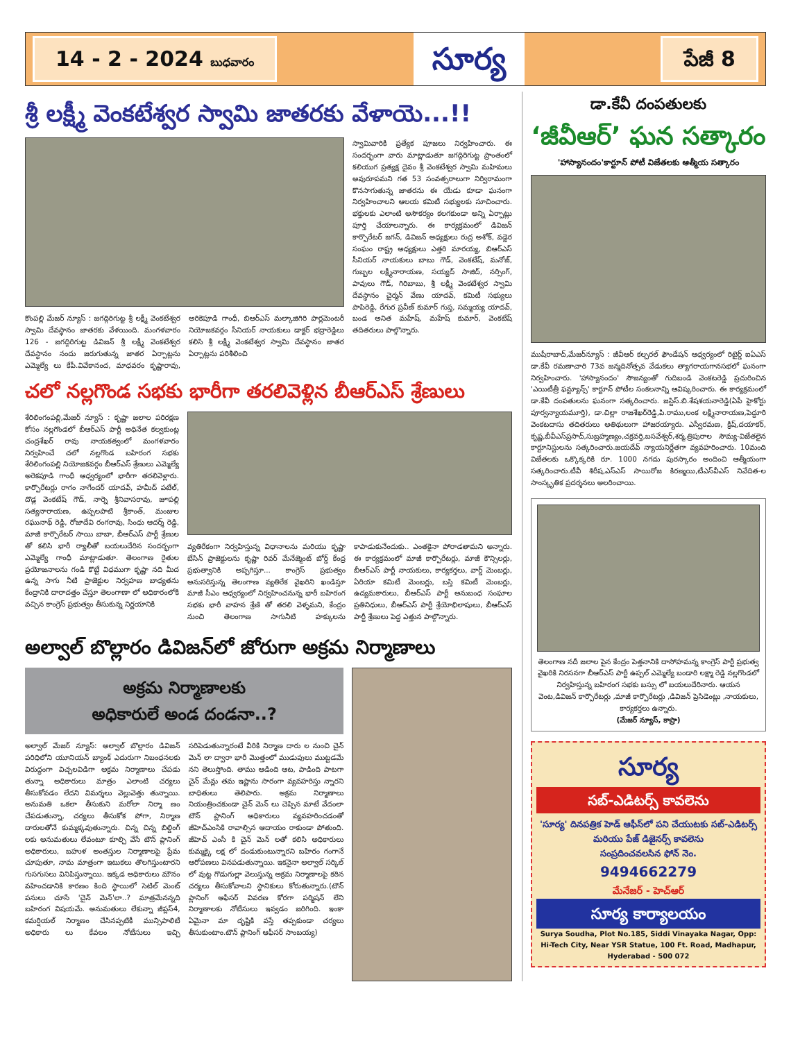14 - 2 - 2024 బుధవారం
సూర్య
పేజీ 8
శ్రీ లక్ష్మీ వెంకటేశ్వర స్వామి జాతరకు వేళాయె...!!
కొంపల్లి మేజర్ న్యూస్ : జగద్గిరిగుట్ట శ్రీ లక్ష్మీ వెంకటేశ్వర స్వామి దేవస్థానం జాతరకు వేళయింది. మంగళవారం 126 - జగద్గిరిగుట్ట డివిజన్ శ్రీ లక్ష్మీ వెంకటేశ్వర దేవస్థానం నందు జరుగుతున్న జాతర ఏర్పాట్లను ఎమ్మెల్యే లు కేపీ.వివేకానంద, మాధవరం కృష్ణారావు, అరికెపూడి గాంధీ, బిఆర్ఎస్ మల్కాజిగిరి పార్లమెంటరీ నియోజకవర్గం సీనియర్ నాయకులు డాక్టర్ భద్రారెడ్డిలు కలిసి శ్రీ లక్ష్మీ వెంకటేశ్వర స్వామి దేవస్థానం జాతర ఏర్పాట్లను పరిశీలించి
స్వామివారికి ప్రత్యేక పూజలు నిర్వహించారు. ఈ సందర్భంగా వారు మాట్లాడుతూ జగద్గిరిగుట్ట ప్రాంతంలో కలియుగ ప్రత్యక్ష దైవం శ్రీ వెంకటేశ్వర స్వామి మహిమలు అవురూపమని గత 53 సంవత్సరాలుగా నిర్విరామంగా కొనసాగుతున్న జాతరను ఈ యేడు కూడా ఘనంగా నిర్వహించాలని ఆలయ కమిటీ సభ్యులకు సూచించారు. భక్తులకు ఎలాంటి అసౌకర్యం కలగకుండా అన్ని ఏర్పాట్లు పూర్తి చేయాలన్నారు. ఈ కార్యక్రమంలో డివిజన్ కార్పొరేటర్ జగన్, డివిజన్ అధ్యక్షులు రుద్ర అశోక్, వడ్డెర సంఘం రాష్ట్ర అధ్యక్షులు ఎత్తరి మారయ్య, బిఆర్ఎస్ సీనియర్ నాయకులు బాబు గౌడ్, వెంకటేష్, మనోజ్, గుబ్బల లక్ష్మీనారాయణ, సయ్యద్ సాజిద్, నర్సింగ్, పావులు గౌడ్, గిరిబాబు, శ్రీ లక్ష్మీ వెంకటేశ్వర స్వామి దేవస్థానం చైర్మన్ వేణు యాదవ్, కమిటీ సభ్యులు పాపిరెడ్డి, రేగుర ప్రవీణ్ కుమార్ గుప్త, సమ్మయ్య యాదవ్, బండ అనిత మహేష్, మహేష్ కుమార్, వెంకటేష్ తదితరులు పాల్గొన్నారు.
చలో నల్లగొండ సభకు భారీగా తరలివెళ్లిన బీఆర్ఎస్ శ్రేణులు
శేరిలింగంపల్లి,మేజర్ న్యూస్ : కృష్ణా జలాల పరిరక్షణ కోసం నల్లగొండలో బీఆర్ఎస్ పార్టీ అధినేత కల్వకుంట్ల చంద్రశేఖర్ రావు నాయకత్వంలో మంగళవారం నిర్వహించే చలో నల్లగొండ బహిరంగ సభకు శేరిలింగంపల్లి నియోజకవర్గం బీఆర్ఎస్ శ్రేణులు ఎమ్మెల్యే అరెకపూడి గాంధీ ఆధ్వర్యంలో భారీగా తరలివెళ్లారు. కార్పొరేటర్లు రాగం నాగేందర్ యాదవ్, హమీద్ పటేల్, దొడ్ల వెంకటేష్ గౌడ్, నార్నె శ్రీనివాసరావు, జూపల్లి సత్యనారాయణ, ఉప్పలపాటి శ్రీకాంత్, మంజుల రఘునాథ్ రెడ్డి, రోజాదేవి రంగరావు, సింధు ఆదర్శ్ రెడ్డి, మాజీ కార్పొరేటర్ సాయి బాబా, బీఆర్ఎస్ పార్టీ శ్రేణుల తో కలిసి భారీ ర్యాలీతో బయలుదేరిన సందర్భంగా ఎమ్మెల్యే గాంధీ మాట్లాడుతూ. తెలంగాణ రైతుల ప్రయోజనాలను గండి కొట్టే విధముగా కృష్ణా నది మీద ఉన్న సాగు నీటి ప్రాజెక్టుల నిర్వహణ బాధ్యతను కేంద్రానికి దారాదత్తం చేస్తూ తెలంగాణా లో అధికారంలోకి వచ్చిన కాంగ్రెస్ ప్రభుత్వం తీసుకున్న నిర్ణయానికి
వ్యతిరేకంగా నిర్వహిస్తున్న విధానాలను మరియు కృష్ణా బేసిన్ ప్రాజెక్టులను కృష్ణా రివర్ మేనేజ్మెంట్ బోర్డ్ కేంద్ర ప్రభుత్వానికి అప్పగిస్తూ... కాంగ్రెస్ ప్రభుత్వం అనుసరిస్తున్న తెలంగాణ వ్యతిరేక వైఖరిని ఖండిస్తూ మాజీ సీఎం ఆధ్వర్యంలో నిర్వహించనున్న భారీ బహిరంగ సభకు భారీ వాహన శ్రేణి తో తరలి వెళ్ళమని, కేంద్రం నుంచి తెలంగాణ సాగునీటి హక్కులను కాపాడుకునేందుకు.. ఎంతకైనా పోరాడతామని అన్నారు. ఈ కార్యక్రమంలో మాజీ కార్పొరేటర్లు, మాజీ కౌన్సిలర్లు, బీఆర్ఎస్ పార్టీ నాయకులు, కార్యకర్తలు, వార్డ్ మెంబర్లు, ఏరియా కమిటీ మెంబర్లు, బస్తి కమిటీ మెంబర్లు, ఉద్యమకారులు, బీఆర్ఎస్ పార్టీ అనుబంధ సంఘాల ప్రతినిధులు, బీఆర్ఎస్ పార్టీ శ్రేయోభిలాషులు, బీఆర్ఎస్ పార్టీ శ్రేణులు పెద్ద ఎత్తున పాల్గొన్నారు.
అల్వాల్ బొల్లారం డివిజన్‌లో జోరుగా అక్రమ నిర్మాణాలు
అక్రమ నిర్మాణాలకు
అధికారులే అండ దండనా..?
అల్వాల్ మేజర్ న్యూస్: అల్వాల్ బొల్లారం డివిజన్ పరిధిలోని యూనియన్ బ్యాంక్ ఎదురుగా నిబంధనలకు విరుద్ధంగా విచ్చలవిడిగా అక్రమ నిర్మాణాలు చేపడు తున్నా అధికారులు మాత్రం ఎలాంటి చర్యలు తీసుకోవడం లేదని విమర్శలు వెల్లువెత్తు తున్నాయి. అనుమతి ఒకలా తీసుకుని మరోలా నిర్మా ణం చేపడుతున్నా, చర్యలు తీసుకోక పోగా, నిర్మాణ దారులతోనే కుమ్మక్కవుతున్నారు. చిన్న చిన్న బిల్డింగ్ లకు అనుమతులు లేవంటూ కూల్చి వేసే టౌన్ ప్లానింగ్ అధికారులు, బహుళ అంతస్తుల నిర్మాణాలపై ప్రేమ చూపుతూ, నామ మాత్రంగా ఇటుకలు తొలగిస్తుంటారని గుసగుసలు వినిపిస్తున్నాయి. ఇక్కడ అధికారులు మౌనం వహించడానికి కారణం కింది స్థాయిలో సెటిల్ మెంట్ పనులు చూసే 'చైన్ మెన్'లా..? మాత్రమేనన్నది బహిరంగ విషయమే. అనుమతులు లేకున్నా జీప్లస్4, కమర్షియల్ నిర్మాణం చేసినప్పటికీ మున్సిపాలిటీ అధికారు లు కేవలం నోటీసులు ఇచ్చి సరిపెడుతున్నారంటే వీరికి నిర్మాణ దారు ల నుంచి చైన్ మెన్ లా ద్వారా భారీ మొత్తంలో ముడుపులు ముట్టడమే నని తెలుస్తోంది. తాము ఆడింది ఆట, పాడింది పాటగా చైన్ మేన్లు తమ ఇష్టాను సారంగా వ్యవహరిస్తు న్నారని బాధితులు తెలిపారు. అక్రమ నిర్మాణాలు నియంత్రించకుండా చైన్ మెన్ లు చెప్పిన మాటే వేదంలా టౌన్ ప్లానింగ్ అధికారులు వ్యవహరించడంతో జీహెచ్ఎంసికి రావాల్సిన ఆదాయం రాకుండా పోతుంది. జీహెచ్ ఎంసీ కి చైన్ మెన్ లతో కలిసి అధికారులు కుమ్మక్కై లక్ష లో దండుకుంటున్నారని బహిరం గంగానే ఆరోపణలు వినపడుతున్నాయి. ఇకనైనా అల్వాల్ సర్కిల్ లో వుట్ట గొడుగుల్లా వెలుస్తున్న అక్రమ నిర్మాణాలపై కఠిన చర్యలు తీసుకోవాలని స్థానికులు కోరుతున్నారు.(టౌన్ ప్లానింగ్ ఆఫీసర్ వివరణ కోరగా పర్మిషన్ లేని నిర్మాణాలకు నోటీసులు ఇవ్వడం జరిగింది. ఇంకా ఏమైనా మా దృష్టికి వస్తే తప్పకుండా చర్యలు తీసుకుంటాం.టౌన్ ప్లానింగ్ ఆఫీసర్ సాంబయ్య)
డా.కేవీ దంపతులకు
‘జీవీఆర్’ ఘన సత్కారం
'హాస్యానందం'కార్టూన్ పోటీ విజేతలకు ఆత్మీయ సత్కారం
ముషీరాబాద్,మేజర్‌న్యూస్ : జీవీఆర్ కల్చరల్ ఫౌండేషన్ ఆధ్వర్యంలో రిటైర్డ్ ఐఏఎస్ డా.కేవీ రమణాచారి 73వ జన్మదినోత్సవ వేడుకలు త్యాగరాయగానసభలో ఘనంగా నిర్వహించారు. 'హాస్యానందం' సౌజన్యంతో గుదిబండి వెంకటరెడ్డి ప్రచురించిన 'ఎయిటీత్రీ ఫన్ట్యూన్స్' కార్టూన్ పోటీల సంకలనాన్ని ఆవిష్కరించారు. ఈ కార్యక్రమంలో డా.కేవీ దంపతులను ఘనంగా సత్కరించారు. జస్టిస్.బి.శేషశయనారెడ్డి(ఏపీ హైకోర్టు పూర్వన్యాయమూర్తి), డా.చిల్లా రాజశేఖర్‌రెడ్డి,పి.రాము,లంక లక్ష్మీనారాయణ,పెద్దూరి వెంకటదాసు తదితరులు అతిథులుగా హాజరయ్యారు. ఎస్వీరమణ, క్రిష్,దయాకర్, కృష్ణ,బీవీఎస్‌ప్రసాద్,సుబ్రహ్మణ్యం,చక్రవర్తి,బసవేశ్వర్,శర్మ,త్రిపురాల సౌమ్య-విజేతలైన కార్టూనిస్టులను సత్కరించారు.జయదేవ్ న్యాయనిర్ణేతగా వ్యవహరించారు. 10మంది విజేతలకు ఒక్కొక్కరికి రూ. 1000 నగదు పురస్కారం అందించి ఆత్మీయంగా సత్కరించారు.టీవీ శిరీష,ఎస్ఎస్ సాయిరోజ కిరణ్మయి,టీఎస్‌వీఎస్ నివేదిత-ల సాంస్కృతిక ప్రదర్శనలు అలరించాయి.
తెలంగాణ నదీ జలాల పైన కేంద్రం పెత్తనానికి దాసోహమన్న కాంగ్రెస్ పార్టీ ప్రభుత్వ వైఖరికి నిరసనగా బీఆర్ఎస్ పార్టీ ఉప్పల్ ఎమ్మెల్యే బండారి లక్ష్మా రెడ్డి నల్లగొండలో నిర్వహిస్తున్న బహిరంగ సభకు బస్సు లో బయలుదేరినారు. ఆయన వెంట,డివిజన్ కార్పొరేటర్లు ,మాజీ కార్పొరేటర్లు ,డివిజన్ ప్రెసిడెంట్లు ,నాయకులు, కార్యకర్తలు ఉన్నారు.
(మేజర్ న్యూస్, కాప్రా)
సూర్య
సబ్-ఎడిటర్స్ కావలెను
'సూర్య' దినపత్రిక హెడ్ ఆఫీస్‌లో పని చేయుటకు సబ్-ఎడిటర్స్ మరియు పేజ్ డిజైనర్స్ కావలెను
సంప్రదించవలసిన ఫోన్ నెం.
9494662279
మేనేజర్ - హెచ్ఆర్
సూర్య కార్యాలయం
Surya Soudha, Plot No.185, Siddi Vinayaka Nagar, Opp: Hi-Tech City, Near YSR Statue, 100 Ft. Road, Madhapur, Hyderabad - 500 072